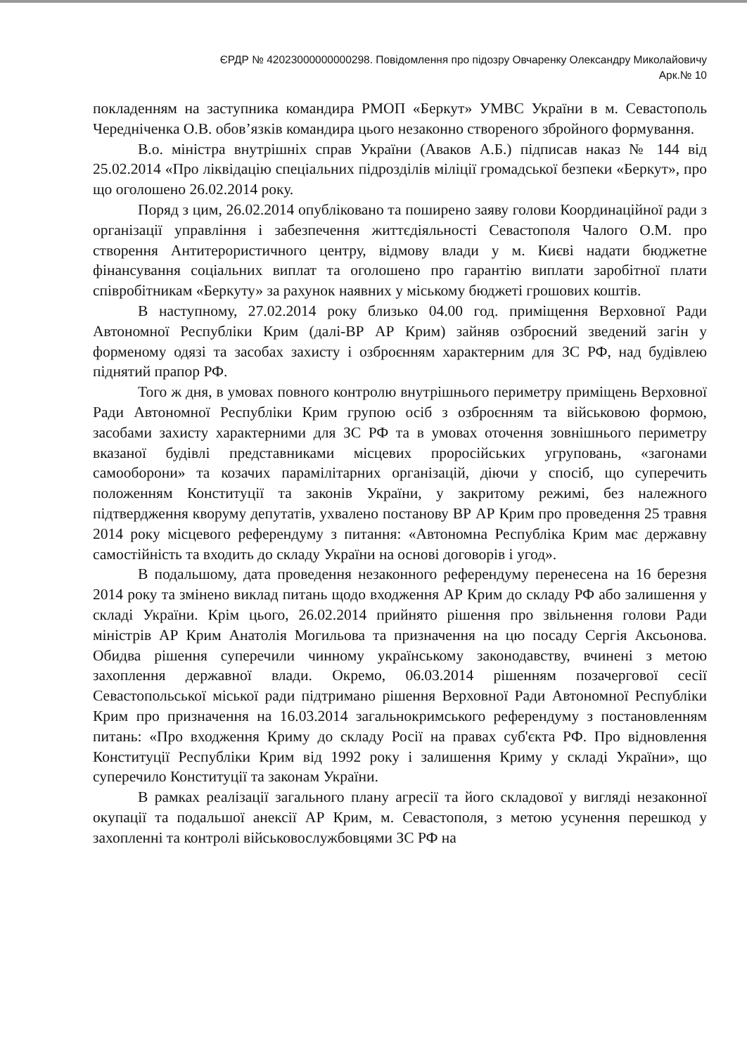ЄРДР № 42023000000000298. Повідомлення про підозру Овчаренку Олександру Миколайовичу
Арк.№ 10
покладенням на заступника командира РМОП «Беркут» УМВС України в м. Севастополь Чередніченка О.В. обов’язків командира цього незаконно створеного збройного формування.
В.о. міністра внутрішніх справ України (Аваков А.Б.) підписав наказ № 144 від 25.02.2014 «Про ліквідацію спеціальних підрозділів міліції громадської безпеки «Беркут», про що оголошено 26.02.2014 року.
Поряд з цим, 26.02.2014 опубліковано та поширено заяву голови Координаційної ради з організації управління і забезпечення життєдіяльності Севастополя Чалого О.М. про створення Антитерористичного центру, відмову влади у м. Києві надати бюджетне фінансування соціальних виплат та оголошено про гарантію виплати заробітної плати співробітникам «Беркуту» за рахунок наявних у міському бюджеті грошових коштів.
В наступному, 27.02.2014 року близько 04.00 год. приміщення Верховної Ради Автономної Республіки Крим (далі-ВР АР Крим) зайняв озброєний зведений загін у форменому одязі та засобах захисту і озброєнням характерним для ЗС РФ, над будівлею піднятий прапор РФ.
Того ж дня, в умовах повного контролю внутрішнього периметру приміщень Верховної Ради Автономної Республіки Крим групою осіб з озброєнням та військовою формою, засобами захисту характерними для ЗС РФ та в умовах оточення зовнішнього периметру вказаної будівлі представниками місцевих проросійських угруповань, «загонами самооборони» та козачих парамілітарних організацій, діючи у спосіб, що суперечить положенням Конституції та законів України, у закритому режимі, без належного підтвердження кворуму депутатів, ухвалено постанову ВР АР Крим про проведення 25 травня 2014 року місцевого референдуму з питання: «Автономна Республіка Крим має державну самостійність та входить до складу України на основі договорів і угод».
В подальшому, дата проведення незаконного референдуму перенесена на 16 березня 2014 року та змінено виклад питань щодо входження АР Крим до складу РФ або залишення у складі України. Крім цього, 26.02.2014 прийнято рішення про звільнення голови Ради міністрів АР Крим Анатолія Могильова та призначення на цю посаду Сергія Аксьонова. Обидва рішення суперечили чинному українському законодавству, вчинені з метою захоплення державної влади. Окремо, 06.03.2014 рішенням позачергової сесії Севастопольської міської ради підтримано рішення Верховної Ради Автономної Республіки Крим про призначення на 16.03.2014 загальнокримського референдуму з постановленням питань: «Про входження Криму до складу Росії на правах суб'єкта РФ. Про відновлення Конституції Республіки Крим від 1992 року і залишення Криму у складі України», що суперечило Конституції та законам України.
В рамках реалізації загального плану агресії та його складової у вигляді незаконної окупації та подальшої анексії АР Крим, м. Севастополя, з метою усунення перешкод у захопленні та контролі військовослужбовцями ЗС РФ на